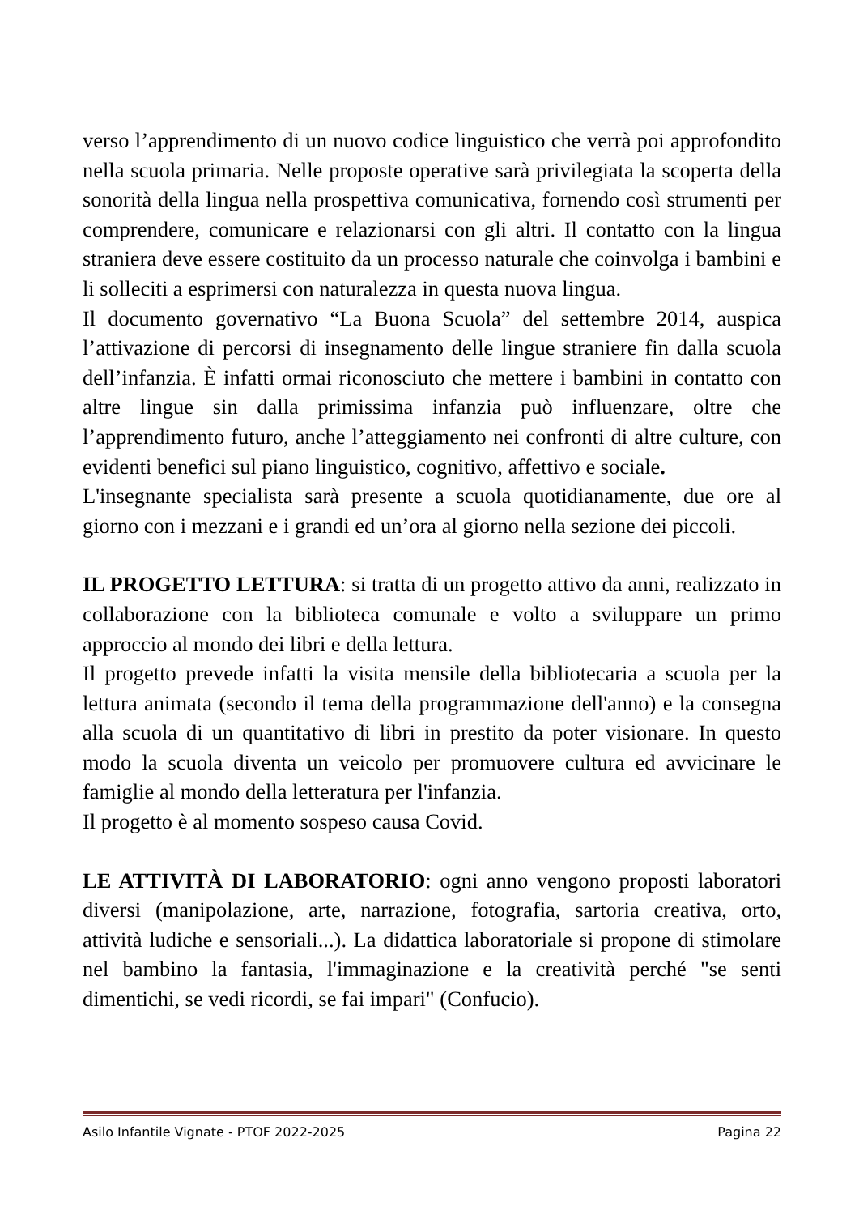verso l’apprendimento di un nuovo codice linguistico che verrà poi approfondito nella scuola primaria. Nelle proposte operative sarà privilegiata la scoperta della sonorità della lingua nella prospettiva comunicativa, fornendo così strumenti per comprendere, comunicare e relazionarsi con gli altri. Il contatto con la lingua straniera deve essere costituito da un processo naturale che coinvolga i bambini e li solleciti a esprimersi con naturalezza in questa nuova lingua.
Il documento governativo “La Buona Scuola” del settembre 2014, auspica l’attivazione di percorsi di insegnamento delle lingue straniere fin dalla scuola dell’infanzia. È infatti ormai riconosciuto che mettere i bambini in contatto con altre lingue sin dalla primissima infanzia può influenzare, oltre che l’apprendimento futuro, anche l’atteggiamento nei confronti di altre culture, con evidenti benefici sul piano linguistico, cognitivo, affettivo e sociale.
L'insegnante specialista sarà presente a scuola quotidianamente, due ore al giorno con i mezzani e i grandi ed un’ora al giorno nella sezione dei piccoli.
IL PROGETTO LETTURA: si tratta di un progetto attivo da anni, realizzato in collaborazione con la biblioteca comunale e volto a sviluppare un primo approccio al mondo dei libri e della lettura.
Il progetto prevede infatti la visita mensile della bibliotecaria a scuola per la lettura animata (secondo il tema della programmazione dell'anno) e la consegna alla scuola di un quantitativo di libri in prestito da poter visionare. In questo modo la scuola diventa un veicolo per promuovere cultura ed avvicinare le famiglie al mondo della letteratura per l'infanzia.
Il progetto è al momento sospeso causa Covid.
LE ATTIVITÀ DI LABORATORIO: ogni anno vengono proposti laboratori diversi (manipolazione, arte, narrazione, fotografia, sartoria creativa, orto, attività ludiche e sensoriali...). La didattica laboratoriale si propone di stimolare nel bambino la fantasia, l'immaginazione e la creatività perché "se senti dimentichi, se vedi ricordi, se fai impari" (Confucio).
Asilo Infantile Vignate - PTOF 2022-2025 Pagina 22